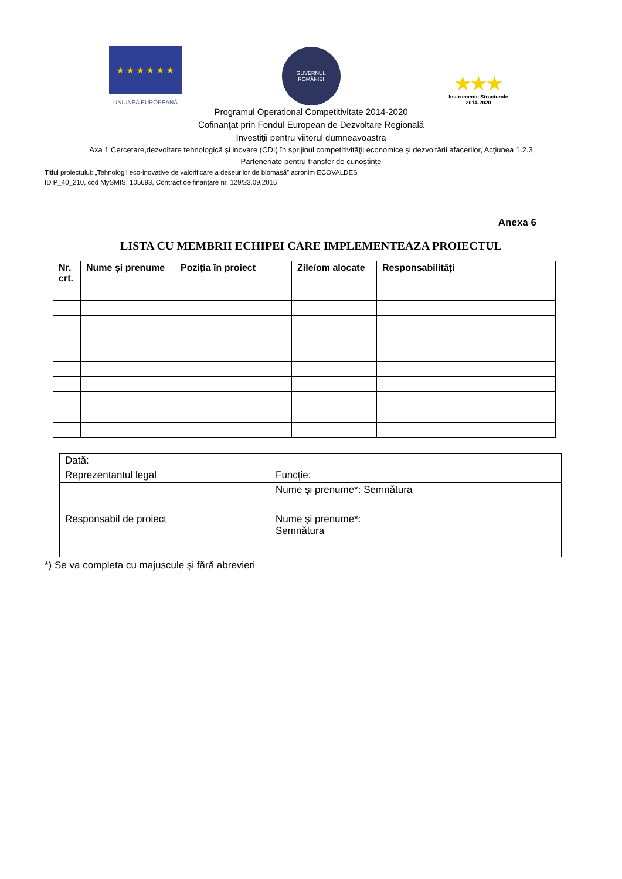★ ★ ★ ★ ★ ★
UNIUNEA EUROPEANĂ
GUVERNUL
ROMÂNIEI
★★★
Instrumente Structurale
2014-2020
Programul Operational Competitivitate 2014-2020
Cofinanţat prin Fondul European de Dezvoltare Regională
Investiţii pentru viitorul dumneavoastra
Axa 1 Cercetare,dezvoltare tehnologică şi inovare (CDI) în sprijinul competitivităţii economice şi dezvoltării afacerilor, Acţiunea 1.2.3
Parteneriate pentru transfer de cunoştinţe
Titlul proiectului: „Tehnologii eco-inovative de valorificare a deseurilor de biomasă” acronim ECOVALDES
ID P_40_210, cod MySMIS: 105693, Contract de finanţare nr. 129/23.09.2016
Anexa 6
LISTA CU MEMBRII ECHIPEI CARE IMPLEMENTEAZA PROIECTUL
| Nr. crt. | Nume și prenume | Poziția în proiect | Zile/om alocate | Responsabilități |
| --- | --- | --- | --- | --- |
| Dată: | |
| Reprezentantul legal | Funcție: |
| | Nume și prenume*: Semnătura |
| Responsabil de proiect | Nume și prenume*: Semnătura |
*) Se va completa cu majuscule și fără abrevieri